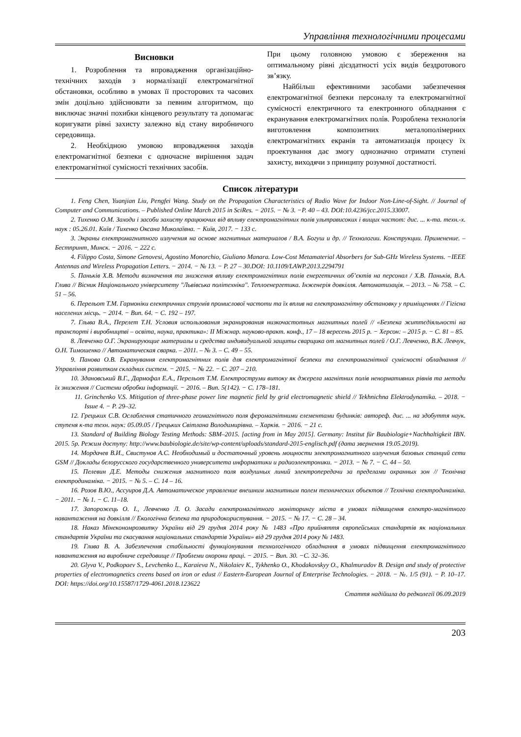Управління технологічними процесами
Висновки
1. Розроблення та впровадження організаційно-технічних заходів з нормалізації електромагнітної обстановки, особливо в умовах її просторових та часових змін доцільно здійснювати за певним алгоритмом, що виключає значні похибки кінцевого результату та допомагає коригувати рівні захисту залежно від стану виробничого середовища.
2. Необхідною умовою впровадження заходів електромагнітної безпеки є одночасне вирішення задач електромагнітної сумісності технічних засобів.
При цьому головною умовою є збереження на оптимальному рівні дієздатності усіх видів бездротового зв’язку.
Найбільш ефективними засобами забезпечення електромагнітної безпеки персоналу та електромагнітної сумісності електричного та електронного обладнання є екранування електромагнітних полів. Розроблена технологія виготовлення композитних металополімерних електромагнітних екранів та автоматизація процесу їх проектування дає змогу однозначно отримати ступені захисту, виходячи з принципу розумної достатності.
Список літератури
1. Feng Chen, Yuanjian Liu, Pengfei Wang. Study on the Propagation Characteristics of Radio Wave for Indoor Non-Line-of-Sight. // Journal of Computer and Communications. – Published Online March 2015 in SciRes. − 2015. − № 3. −P. 40 – 43. DOI:10.4236/jcc.2015.33007.
2. Тихенко О.М. Заходи і засоби захисту працюючих від впливу електромагнітних полів ультрависоких і вищих частот: дис. ... к-та. техн.-х. наук : 05.26.01. Київ / Тихенко Оксана Миколаївна. − Київ, 2017. − 133 с.
3. Экраны електромагнитного излучения на основе магнитных материалов / В.А. Богуш и др. // Технологии. Конструкции. Применение. – Бестпринт, Минск. − 2016. − 222 с.
4. Filippo Costa, Simone Genovesi, Agostino Monorchio, Giuliano Manara. Low-Cost Metamaterial Absorbers for Sub-GHz Wireless Systems. −IEEE Antennas and Wireless Propagation Letters. − 2014. − № 13. − P. 27 – 30.DOI: 10.1109/LAWP.2013.2294791
5. Паньків Х.В. Методи визначення та зниження впливу електромагнітних полів енергетичних об’єктів на персонал / Х.В. Паньків, В.А. Глива // Вісник Національного університету "Львівська політехніка". Теплоенергетика. Інженерія довкілля. Автоматизація. – 2013. – № 758. – С. 51 – 56.
6. Перельот Т.М. Гармоніки електричних струмів промислової частоти та їх вплив на електромагнітну обстановку у приміщеннях // Гігієна населених місць. − 2014. − Вип. 64. − С. 192 – 197.
7. Глыва В.А., Перелет Т.Н. Условия использования экранирования низкочастотных магнитных полей // «Безпека життєдіяльності на транспорті і виробництві – освіта, наука, практика»: II Міжнар. науково-практ. конф., 17 – 18 вересень 2015 р. − Херсон: – 2015 р. − С. 81 – 85.
8. Левченко О.Г. Экранирующие материалы и средства индивидуальной защиты сварщика от магнитных полей / О.Г. Левченко, В.К. Левчук, О.Н. Тимошенко // Автоматическая сварка. – 2011. – № 3. – С. 49 – 55.
9. Панова О.В. Екранування електромагнітних полів для електромагнітної безпеки та електромагнітної сумісності обладнання // Управління розвитком складних систем. − 2015. − № 22. − С. 207 – 210.
10. Здановський В.Г., Дармофал Е.А., Перельот Т.М. Електроструми витоку як джерела магнітних полів ненормативних рівнів та методи їх зниження // Системи обробки інформації. − 2016. – Вип. 5(142). − С. 178–181.
11. Grinchenko V.S. Mitigation of three-phase power line magnetic field by grid electromagnetic shield // Tekhnichna Elektrodynamika. – 2018. − Issue 4. − P. 29–32.
12. Грецьких С.В. Ослаблення статичного геомагнітного поля феромагнітними елементами будинків: автореф. дис. ... на здобуття наук. ступеня к-та техн. наук: 05.09.05 / Грецьких Світлана Володимирівна. – Харків. − 2016. − 21 с.
13. Standard of Building Biology Testing Methods: SBM–2015. [acting from in May 2015]. Germany: Institut für Baubiologie+Nachhaltigkeit IBN. 2015. 5р. Режим доступу: http://www.baubiologie.de/site/wp-content/uploads/standard-2015-englisch.pdf (дата звернення 19.05.2019).
14. Мордачев В.И., Свистунов А.С. Необходимый и достаточный уровень мощности электромагнитного излучения базовых станций сети GSM // Доклады белорусского государственного университета информатики и радиоэлектроники. − 2013. − № 7. − С. 44 – 50.
15. Пелевин Д.Е. Методы снижения магнитного поля воздушных линий электропередачи за пределами охранных зон // Технічна електродинаміка. − 2015. − № 5. – С. 14 – 16.
16. Розов В.Ю., Ассуиров Д.А. Автоматическое управление внешним магнитным полем технических объектов // Технічна електродинаміка. − 2011. − № 1. − С. 11–18.
17. Запорожець О. І., Левченко Л. О. Засади електромагнітного моніторингу міста в умовах підвищення електро-магнітного навантаження на довкілля // Екологічна безпека та природокористування. − 2015. − № 17. − С. 28 – 34.
18. Наказ Мінекономрозвитку України від 29 грудня 2014 року № 1483 «Про прийняття європейських стандартів як національних стандартів України та скасування національних стандартів України» від 29 грудня 2014 року № 1483.
19. Глива В. А. Забезпечення стабільності функціонування технологічного обладнання в умовах підвищення електромагнітного навантаження на виробниче середовище // Проблеми охорони праці. − 2015. − Вип. 30. −С. 32–36.
20. Glyva V., Podkopaev S., Levchenko L., Karaieva N., Nikolaiev K., Tykhenko O., Khodakovskyy O., Khalmuradov B. Design and study of protective properties of electromagnetics creens based on iron or edust // Eastern-European Journal of Enterprise Technologies. − 2018. − №. 1/5 (91). − P. 10–17. DOI: https://doi.org/10.15587/1729-4061.2018.123622
Стаття надійшла до редколегії 06.09.2019
203